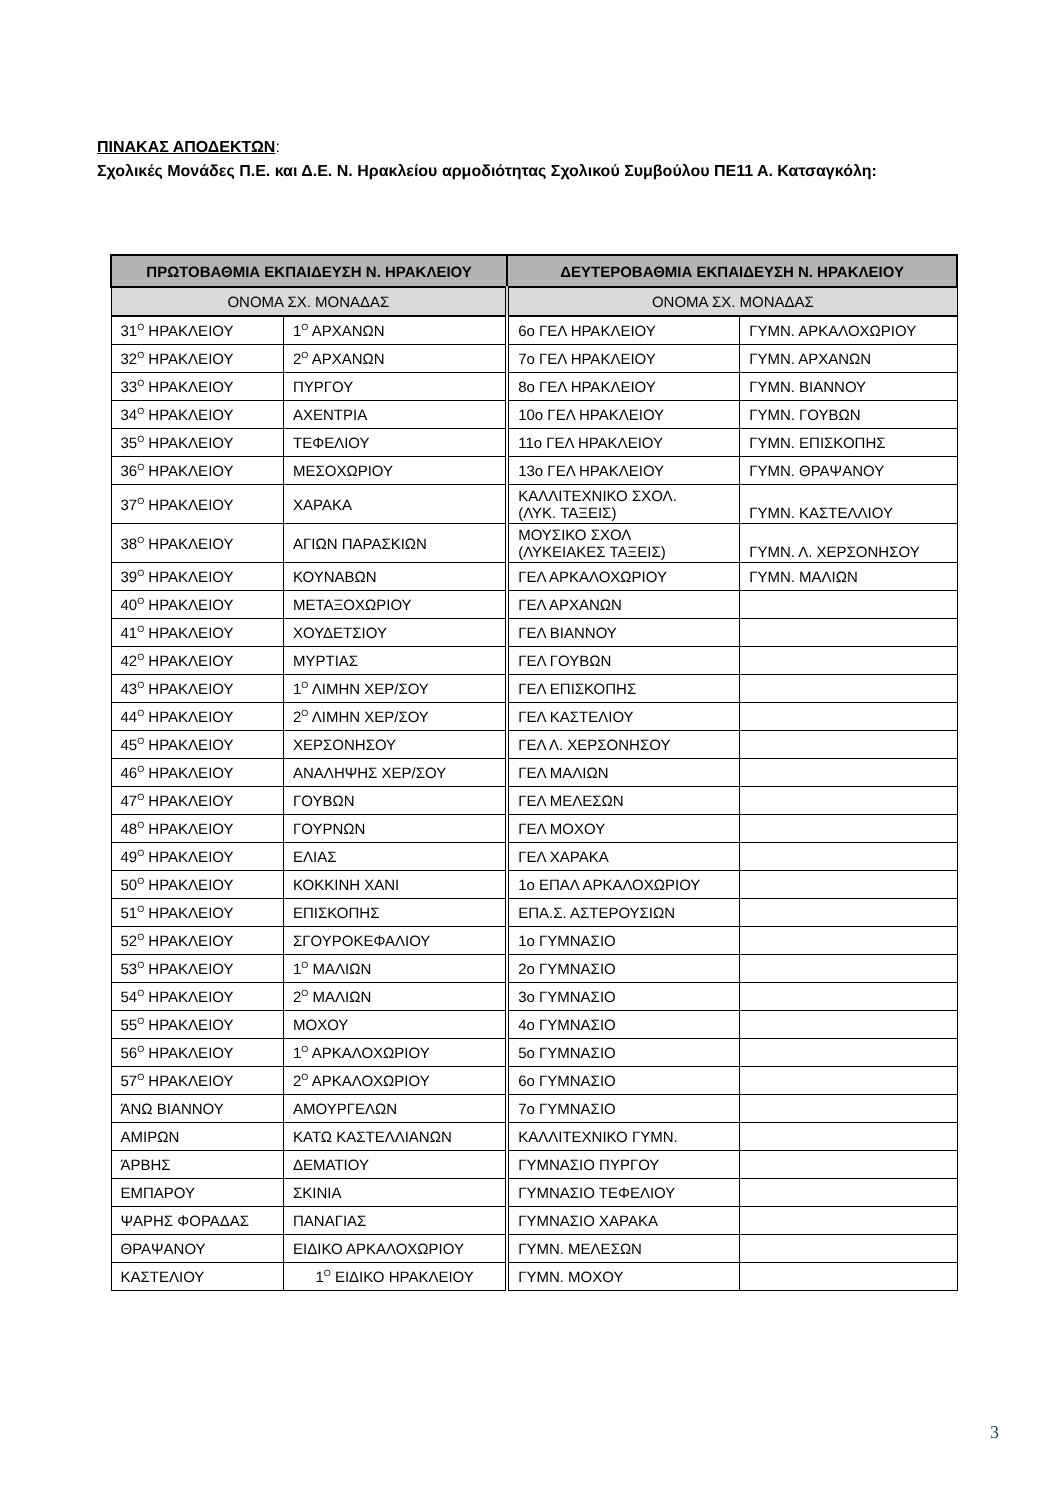ΠΙΝΑΚΑΣ ΑΠΟΔΕΚΤΩΝ:
Σχολικές Μονάδες Π.Ε. και Δ.Ε. Ν. Ηρακλείου αρμοδιότητας Σχολικού Συμβούλου ΠΕ11 Α. Κατσαγκόλη:
| ΠΡΩΤΟΒΑΘΜΙΑ ΕΚΠΑΙΔΕΥΣΗ Ν. ΗΡΑΚΛΕΙΟΥ | | ΔΕΥΤΕΡΟΒΑΘΜΙΑ ΕΚΠΑΙΔΕΥΣΗ Ν. ΗΡΑΚΛΕΙΟΥ | |
| --- | --- | --- | --- |
| ΟΝΟΜΑ ΣΧ. ΜΟΝΑΔΑΣ | | ΟΝΟΜΑ ΣΧ. ΜΟΝΑΔΑΣ | |
| 31<sup>Ο</sup> ΗΡΑΚΛΕΙΟΥ | 1<sup>Ο</sup> ΑΡΧΑΝΩΝ | 6ο ΓΕΛ ΗΡΑΚΛΕΙΟΥ | ΓΥΜΝ. ΑΡΚΑΛΟΧΩΡΙΟΥ |
| 32<sup>Ο</sup> ΗΡΑΚΛΕΙΟΥ | 2<sup>Ο</sup> ΑΡΧΑΝΩΝ | 7ο ΓΕΛ ΗΡΑΚΛΕΙΟΥ | ΓΥΜΝ. ΑΡΧΑΝΩΝ |
| 33<sup>Ο</sup> ΗΡΑΚΛΕΙΟΥ | ΠΥΡΓΟΥ | 8ο ΓΕΛ ΗΡΑΚΛΕΙΟΥ | ΓΥΜΝ. ΒΙΑΝΝΟΥ |
| 34<sup>Ο</sup> ΗΡΑΚΛΕΙΟΥ | ΑΧΕΝΤΡΙΑ | 10ο ΓΕΛ ΗΡΑΚΛΕΙΟΥ | ΓΥΜΝ. ΓΟΥΒΩΝ |
| 35<sup>Ο</sup> ΗΡΑΚΛΕΙΟΥ | ΤΕΦΕΛΙΟΥ | 11ο ΓΕΛ ΗΡΑΚΛΕΙΟΥ | ΓΥΜΝ. ΕΠΙΣΚΟΠΗΣ |
| 36<sup>Ο</sup> ΗΡΑΚΛΕΙΟΥ | ΜΕΣΟΧΩΡΙΟΥ | 13ο ΓΕΛ ΗΡΑΚΛΕΙΟΥ | ΓΥΜΝ. ΘΡΑΨΑΝΟΥ |
| 37<sup>Ο</sup> ΗΡΑΚΛΕΙΟΥ | ΧΑΡΑΚΑ | ΚΑΛΛΙΤΕΧΝΙΚΟ ΣΧΟΛ. (ΛΥΚ. ΤΑΞΕΙΣ) | ΓΥΜΝ. ΚΑΣΤΕΛΛΙΟΥ |
| 38<sup>Ο</sup> ΗΡΑΚΛΕΙΟΥ | ΑΓΙΩΝ ΠΑΡΑΣΚΙΩΝ | ΜΟΥΣΙΚΟ ΣΧΟΛ (ΛΥΚΕΙΑΚΕΣ ΤΑΞΕΙΣ) | ΓΥΜΝ. Λ. ΧΕΡΣΟΝΗΣΟΥ |
| 39<sup>Ο</sup> ΗΡΑΚΛΕΙΟΥ | ΚΟΥΝΑΒΩΝ | ΓΕΛ ΑΡΚΑΛΟΧΩΡΙΟΥ | ΓΥΜΝ. ΜΑΛΙΩΝ |
| 40<sup>Ο</sup> ΗΡΑΚΛΕΙΟΥ | ΜΕΤΑΞΟΧΩΡΙΟΥ | ΓΕΛ ΑΡΧΑΝΩΝ | |
| 41<sup>Ο</sup> ΗΡΑΚΛΕΙΟΥ | ΧΟΥΔΕΤΣΙΟΥ | ΓΕΛ ΒΙΑΝΝΟΥ | |
| 42<sup>Ο</sup> ΗΡΑΚΛΕΙΟΥ | ΜΥΡΤΙΑΣ | ΓΕΛ ΓΟΥΒΩΝ | |
| 43<sup>Ο</sup> ΗΡΑΚΛΕΙΟΥ | 1<sup>Ο</sup> ΛΙΜΗΝ ΧΕΡ/ΣΟΥ | ΓΕΛ ΕΠΙΣΚΟΠΗΣ | |
| 44<sup>Ο</sup> ΗΡΑΚΛΕΙΟΥ | 2<sup>Ο</sup> ΛΙΜΗΝ ΧΕΡ/ΣΟΥ | ΓΕΛ ΚΑΣΤΕΛΙΟΥ | |
| 45<sup>Ο</sup> ΗΡΑΚΛΕΙΟΥ | ΧΕΡΣΟΝΗΣΟΥ | ΓΕΛ Λ. ΧΕΡΣΟΝΗΣΟΥ | |
| 46<sup>Ο</sup> ΗΡΑΚΛΕΙΟΥ | ΑΝΑΛΗΨΗΣ ΧΕΡ/ΣΟΥ | ΓΕΛ ΜΑΛΙΩΝ | |
| 47<sup>Ο</sup> ΗΡΑΚΛΕΙΟΥ | ΓΟΥΒΩΝ | ΓΕΛ ΜΕΛΕΣΩΝ | |
| 48<sup>Ο</sup> ΗΡΑΚΛΕΙΟΥ | ΓΟΥΡΝΩΝ | ΓΕΛ ΜΟΧΟΥ | |
| 49<sup>Ο</sup> ΗΡΑΚΛΕΙΟΥ | ΕΛΙΑΣ | ΓΕΛ ΧΑΡΑΚΑ | |
| 50<sup>Ο</sup> ΗΡΑΚΛΕΙΟΥ | ΚΟΚΚΙΝΗ ΧΑΝΙ | 1ο ΕΠΑΛ ΑΡΚΑΛΟΧΩΡΙΟΥ | |
| 51<sup>Ο</sup> ΗΡΑΚΛΕΙΟΥ | ΕΠΙΣΚΟΠΗΣ | ΕΠΑ.Σ. ΑΣΤΕΡΟΥΣΙΩΝ | |
| 52<sup>Ο</sup> ΗΡΑΚΛΕΙΟΥ | ΣΓΟΥΡΟΚΕΦΑΛΙΟΥ | 1ο ΓΥΜΝΑΣΙΟ | |
| 53<sup>Ο</sup> ΗΡΑΚΛΕΙΟΥ | 1<sup>Ο</sup> ΜΑΛΙΩΝ | 2ο ΓΥΜΝΑΣΙΟ | |
| 54<sup>Ο</sup> ΗΡΑΚΛΕΙΟΥ | 2<sup>Ο</sup> ΜΑΛΙΩΝ | 3ο ΓΥΜΝΑΣΙΟ | |
| 55<sup>Ο</sup> ΗΡΑΚΛΕΙΟΥ | ΜΟΧΟΥ | 4ο ΓΥΜΝΑΣΙΟ | |
| 56<sup>Ο</sup> ΗΡΑΚΛΕΙΟΥ | 1<sup>Ο</sup> ΑΡΚΑΛΟΧΩΡΙΟΥ | 5ο ΓΥΜΝΑΣΙΟ | |
| 57<sup>Ο</sup> ΗΡΑΚΛΕΙΟΥ | 2<sup>Ο</sup> ΑΡΚΑΛΟΧΩΡΙΟΥ | 6ο ΓΥΜΝΑΣΙΟ | |
| ΆΝΩ ΒΙΑΝΝΟΥ | ΑΜΟΥΡΓΕΛΩΝ | 7ο ΓΥΜΝΑΣΙΟ | |
| ΑΜΙΡΩΝ | ΚΑΤΩ ΚΑΣΤΕΛΛΙΑΝΩΝ | ΚΑΛΛΙΤΕΧΝΙΚΟ ΓΥΜΝ. | |
| ΆΡΒΗΣ | ΔΕΜΑΤΙΟΥ | ΓΥΜΝΑΣΙΟ ΠΥΡΓΟΥ | |
| ΕΜΠΑΡΟΥ | ΣΚΙΝΙΑ | ΓΥΜΝΑΣΙΟ ΤΕΦΕΛΙΟΥ | |
| ΨΑΡΗΣ ΦΟΡΑΔΑΣ | ΠΑΝΑΓΙΑΣ | ΓΥΜΝΑΣΙΟ ΧΑΡΑΚΑ | |
| ΘΡΑΨΑΝΟΥ | ΕΙΔΙΚΟ ΑΡΚΑΛΟΧΩΡΙΟΥ | ΓΥΜΝ. ΜΕΛΕΣΩΝ | |
| ΚΑΣΤΕΛΙΟΥ | 1<sup>Ο</sup> ΕΙΔΙΚΟ ΗΡΑΚΛΕΙΟΥ | ΓΥΜΝ. ΜΟΧΟΥ | |
3